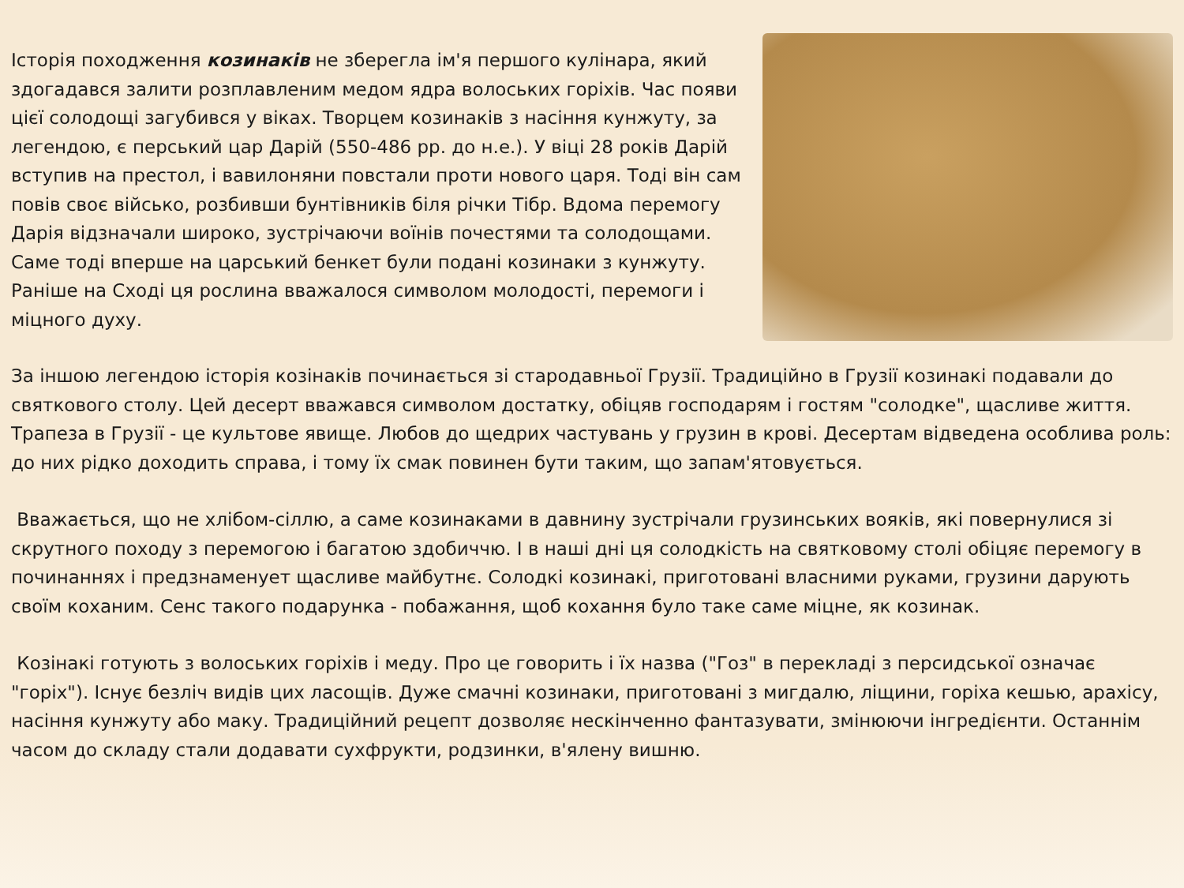Історія походження козинаків не зберегла ім'я першого кулінара, який здогадався залити розплавленим медом ядра волоських горіхів. Час появи цієї солодощі загубився у віках. Творцем козинаків з насіння кунжуту, за легендою, є перський цар Дарій (550-486 рр. до н.е.). У віці 28 років Дарій вступив на престол, і вавилоняни повстали проти нового царя. Тоді він сам повів своє військо, розбивши бунтівників біля річки Тібр. Вдома перемогу Дарія відзначали широко, зустрічаючи воїнів почестями та солодощами. Саме тоді вперше на царський бенкет були подані козинаки з кунжуту. Раніше на Сході ця рослина вважалося символом молодості, перемоги і міцного духу.
За іншою легендою історія козінаків починається зі стародавньої Грузії. Традиційно в Грузії козинакі подавали до святкового столу. Цей десерт вважався символом достатку, обіцяв господарям і гостям "солодке", щасливе життя. Трапеза в Грузії - це культове явище. Любов до щедрих частувань у грузин в крові. Десертам відведена особлива роль: до них рідко доходить справа, і тому їх смак повинен бути таким, що запам'ятовується.
Вважається, що не хлібом-сіллю, а саме козинаками в давнину зустрічали грузинських вояків, які повернулися зі скрутного походу з перемогою і багатою здобиччю. І в наші дні ця солодкість на святковому столі обіцяє перемогу в починаннях і предзнаменует щасливе майбутнє. Солодкі козинакі, приготовані власними руками, грузини дарують своїм коханим. Сенс такого подарунка - побажання, щоб кохання було таке саме міцне, як козинак.
Козінакі готують з волоських горіхів і меду. Про це говорить і їх назва ("Гоз" в перекладі з персидської означає "горіх"). Існує безліч видів цих ласощів. Дуже смачні козинаки, приготовані з мигдалю, ліщини, горіха кешью, арахісу, насіння кунжуту або маку. Традиційний рецепт дозволяє нескінченно фантазувати, змінюючи інгредієнти. Останнім часом до складу стали додавати сухфрукти, родзинки, в'ялену вишню.